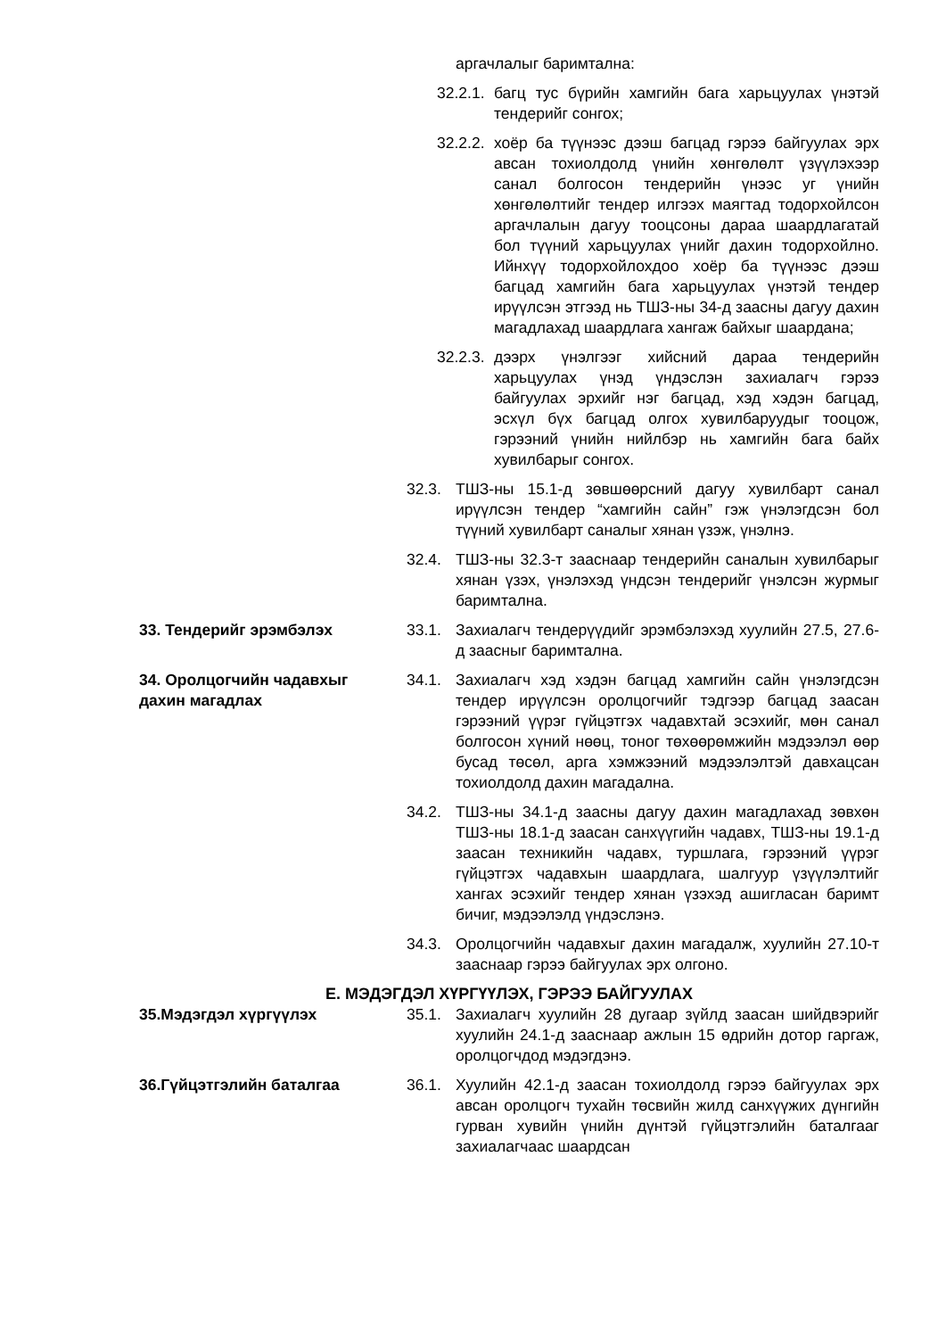аргачлалыг баримтална:
32.2.1.
багц тус бүрийн хамгийн бага харьцуулах үнэтэй тендерийг сонгох;
32.2.2.
хоёр ба түүнээс дээш багцад гэрээ байгуулах эрх авсан тохиолдолд үнийн хөнгөлөлт үзүүлэхээр санал болгосон тендерийн үнээс уг үнийн хөнгөлөлтийг тендер илгээх маягтад тодорхойлсон аргачлалын дагуу тооцсоны дараа шаардлагатай бол түүний харьцуулах үнийг дахин тодорхойлно. Ийнхүү тодорхойлохдоо хоёр ба түүнээс дээш багцад хамгийн бага харьцуулах үнэтэй тендер ирүүлсэн этгээд нь ТШЗ-ны 34-д заасны дагуу дахин магадлахад шаардлага хангаж байхыг шаардана;
32.2.3.
дээрх үнэлгээг хийсний дараа тендерийн харьцуулах үнэд үндэслэн захиалагч гэрээ байгуулах эрхийг нэг багцад, хэд хэдэн багцад, эсхүл бүх багцад олгох хувилбаруудыг тооцож, гэрээний үнийн нийлбэр нь хамгийн бага байх хувилбарыг сонгох.
32.3. ТШЗ-ны 15.1-д зөвшөөрсний дагуу хувилбарт санал ирүүлсэн тендер “хамгийн сайн” гэж үнэлэгдсэн бол түүний хувилбарт саналыг хянан үзэж, үнэлнэ.
32.4. ТШЗ-ны 32.3-т зааснаар тендерийн саналын хувилбарыг хянан үзэх, үнэлэхэд үндсэн тендерийг үнэлсэн журмыг баримтална.
33. Тендерийг эрэмбэлэх 33.1. Захиалагч тендерүүдийг эрэмбэлэхэд хуулийн 27.5, 27.6-д заасныг баримтална.
34. Оролцогчийн чадавхыг
дахин магадлах
34.1. Захиалагч хэд хэдэн багцад хамгийн сайн үнэлэгдсэн тендер ирүүлсэн оролцогчийг тэдгээр багцад заасан гэрээний үүрэг гүйцэтгэх чадавхтай эсэхийг, мөн санал болгосон хүний нөөц, тоног төхөөрөмжийн мэдээлэл өөр бусад төсөл, арга хэмжээний мэдээлэлтэй давхацсан тохиолдолд дахин магадална.
34.2. ТШЗ-ны 34.1-д заасны дагуу дахин магадлахад зөвхөн ТШЗ-ны 18.1-д заасан санхүүгийн чадавх, ТШЗ-ны 19.1-д заасан техникийн чадавх, туршлага, гэрээний үүрэг гүйцэтгэх чадавхын шаардлага, шалгуур үзүүлэлтийг хангах эсэхийг тендер хянан үзэхэд ашигласан баримт бичиг, мэдээлэлд үндэслэнэ.
34.3. Оролцогчийн чадавхыг дахин магадалж, хуулийн 27.10-т зааснаар гэрээ байгуулах эрх олгоно.
Е. МЭДЭГДЭЛ ХҮРГҮҮЛЭХ, ГЭРЭЭ БАЙГУУЛАХ
35.Мэдэгдэл хүргүүлэх 35.1. Захиалагч хуулийн 28 дугаар зүйлд заасан шийдвэрийг хуулийн 24.1-д зааснаар ажлын 15 өдрийн дотор гаргаж, оролцогчдод мэдэгдэнэ.
36.Гүйцэтгэлийн баталгаа 36.1. Хуулийн 42.1-д заасан тохиолдолд гэрээ байгуулах эрх авсан оролцогч тухайн төсвийн жилд санхүүжих дүнгийн гурван хувийн үнийн дүнтэй гүйцэтгэлийн баталгааг захиалагчаас шаардсан